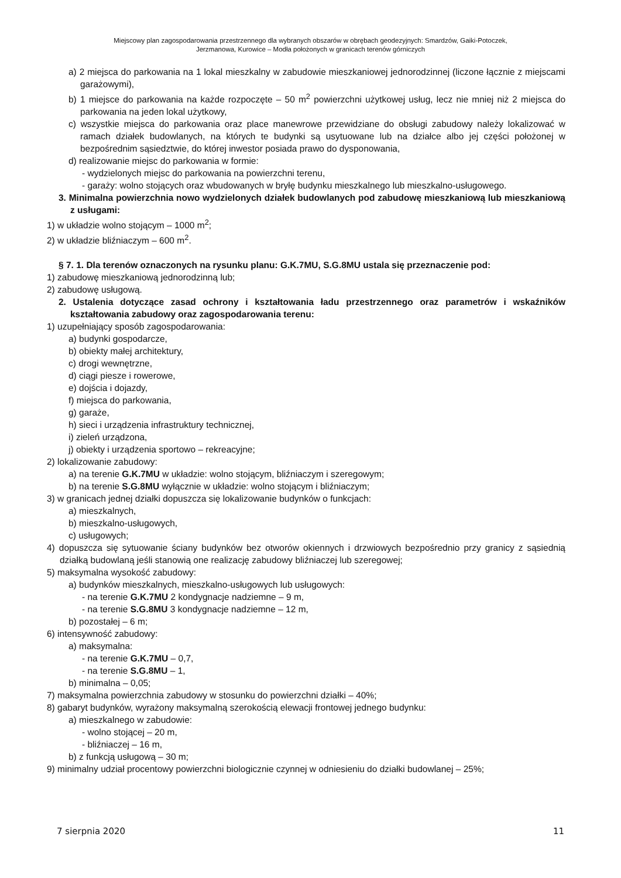Miejscowy plan zagospodarowania przestrzennego dla wybranych obszarów w obrębach geodezyjnych: Smardzów, Gaiki-Potoczek,
Jerzmanowa, Kurowice – Modła położonych w granicach terenów górniczych
a) 2 miejsca do parkowania na 1 lokal mieszkalny w zabudowie mieszkaniowej jednorodzinnej (liczone łącznie z miejscami garażowymi),
b) 1 miejsce do parkowania na każde rozpoczęte – 50 m<sup>2</sup> powierzchni użytkowej usług, lecz nie mniej niż 2 miejsca do parkowania na jeden lokal użytkowy,
c) wszystkie miejsca do parkowania oraz place manewrowe przewidziane do obsługi zabudowy należy lokalizować w ramach działek budowlanych, na których te budynki są usytuowane lub na działce albo jej części położonej w bezpośrednim sąsiedztwie, do której inwestor posiada prawo do dysponowania,
d) realizowanie miejsc do parkowania w formie:
- wydzielonych miejsc do parkowania na powierzchni terenu,
- garaży: wolno stojących oraz wbudowanych w bryłę budynku mieszkalnego lub mieszkalno-usługowego.
3. Minimalna powierzchnia nowo wydzielonych działek budowlanych pod zabudowę mieszkaniową lub mieszkaniową z usługami:
1) w układzie wolno stojącym – 1000 m<sup>2</sup>;
2) w układzie bliźniaczym – 600 m<sup>2</sup>.
§ 7. 1. Dla terenów oznaczonych na rysunku planu: G.K.7MU, S.G.8MU ustala się przeznaczenie pod:
1) zabudowę mieszkaniową jednorodzinną lub;
2) zabudowę usługową.
2. Ustalenia dotyczące zasad ochrony i kształtowania ładu przestrzennego oraz parametrów i wskaźników kształtowania zabudowy oraz zagospodarowania terenu:
1) uzupełniający sposób zagospodarowania:
a) budynki gospodarcze,
b) obiekty małej architektury,
c) drogi wewnętrzne,
d) ciągi piesze i rowerowe,
e) dojścia i dojazdy,
f) miejsca do parkowania,
g) garaże,
h) sieci i urządzenia infrastruktury technicznej,
i) zieleń urządzona,
j) obiekty i urządzenia sportowo – rekreacyjne;
2) lokalizowanie zabudowy:
a) na terenie G.K.7MU w układzie: wolno stojącym, bliźniaczym i szeregowym;
b) na terenie S.G.8MU wyłącznie w układzie: wolno stojącym i bliźniaczym;
3) w granicach jednej działki dopuszcza się lokalizowanie budynków o funkcjach:
a) mieszkalnych,
b) mieszkalno-usługowych,
c) usługowych;
4) dopuszcza się sytuowanie ściany budynków bez otworów okiennych i drzwiowych bezpośrednio przy granicy z sąsiednią działką budowlaną jeśli stanowią one realizację zabudowy bliźniaczej lub szeregowej;
5) maksymalna wysokość zabudowy:
a) budynków mieszkalnych, mieszkalno-usługowych lub usługowych:
- na terenie G.K.7MU 2 kondygnacje nadziemne – 9 m,
- na terenie S.G.8MU 3 kondygnacje nadziemne – 12 m,
b) pozostałej – 6 m;
6) intensywność zabudowy:
a) maksymalna:
- na terenie G.K.7MU – 0,7,
- na terenie S.G.8MU – 1,
b) minimalna – 0,05;
7) maksymalna powierzchnia zabudowy w stosunku do powierzchni działki – 40%;
8) gabaryt budynków, wyrażony maksymalną szerokością elewacji frontowej jednego budynku:
a) mieszkalnego w zabudowie:
- wolno stojącej – 20 m,
- bliźniaczej – 16 m,
b) z funkcją usługową – 30 m;
9) minimalny udział procentowy powierzchni biologicznie czynnej w odniesieniu do działki budowlanej – 25%;
7 sierpnia 2020 11